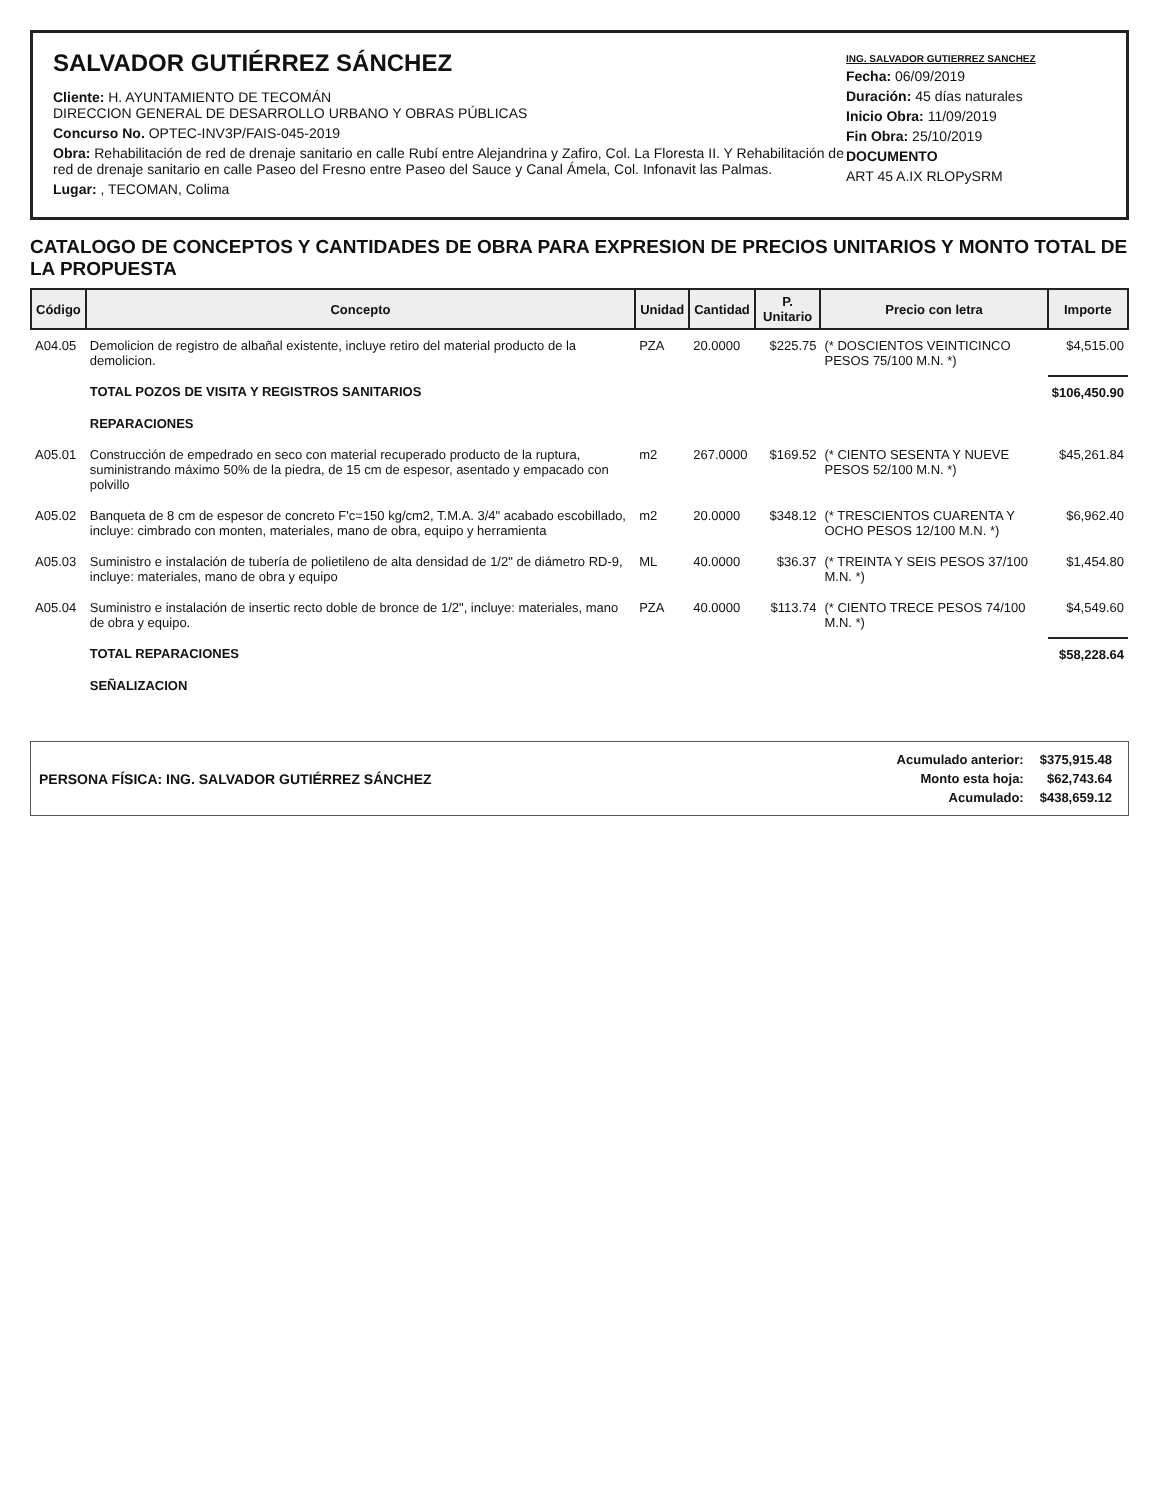SALVADOR GUTIÉRREZ SÁNCHEZ
Cliente: H. AYUNTAMIENTO DE TECOMÁN
DIRECCION GENERAL DE DESARROLLO URBANO Y OBRAS PÚBLICAS
Concurso No. OPTEC-INV3P/FAIS-045-2019
Obra: Rehabilitación de red de drenaje sanitario en calle Rubí entre Alejandrina y Zafiro, Col. La Floresta II. Y Rehabilitación de red de drenaje sanitario en calle Paseo del Fresno entre Paseo del Sauce y Canal Ámela, Col. Infonavit las Palmas.
Lugar: , TECOMAN, Colima
ING. SALVADOR GUTIERREZ SANCHEZ
Fecha: 06/09/2019
Duración: 45 días naturales
Inicio Obra: 11/09/2019
Fin Obra: 25/10/2019
DOCUMENTO
ART 45 A.IX RLOPySRM
CATALOGO DE CONCEPTOS Y CANTIDADES DE OBRA PARA EXPRESION DE PRECIOS UNITARIOS Y MONTO TOTAL DE LA PROPUESTA
| Código | Concepto | Unidad | Cantidad | P. Unitario | Precio con letra | Importe |
| --- | --- | --- | --- | --- | --- | --- |
| A04.05 | Demolicion de registro de albañal existente, incluye retiro del material producto de la demolicion. | PZA | 20.0000 | $225.75 | (* DOSCIENTOS VEINTICINCO PESOS 75/100 M.N. *) | $4,515.00 |
| | TOTAL POZOS DE VISITA Y REGISTROS SANITARIOS | | | | | $106,450.90 |
| | REPARACIONES | | | | | |
| A05.01 | Construcción de empedrado en seco con material recuperado producto de la ruptura, suministrando máximo 50% de la piedra, de 15 cm de espesor, asentado y empacado con polvillo | m2 | 267.0000 | $169.52 | (* CIENTO SESENTA Y NUEVE PESOS 52/100 M.N. *) | $45,261.84 |
| A05.02 | Banqueta de 8 cm de espesor de concreto F'c=150 kg/cm2, T.M.A. 3/4" acabado escobillado, incluye: cimbrado con monten, materiales, mano de obra, equipo y herramienta | m2 | 20.0000 | $348.12 | (* TRESCIENTOS CUARENTA Y OCHO PESOS 12/100 M.N. *) | $6,962.40 |
| A05.03 | Suministro e instalación de tubería de polietileno de alta densidad de 1/2" de diámetro RD-9, incluye: materiales, mano de obra y equipo | ML | 40.0000 | $36.37 | (* TREINTA Y SEIS PESOS 37/100 M.N. *) | $1,454.80 |
| A05.04 | Suministro e instalación de insertic recto doble de bronce de 1/2", incluye: materiales, mano de obra y equipo. | PZA | 40.0000 | $113.74 | (* CIENTO TRECE PESOS 74/100 M.N. *) | $4,549.60 |
| | TOTAL REPARACIONES | | | | | $58,228.64 |
| | SEÑALIZACION | | | | | |
PERSONA FÍSICA: ING. SALVADOR GUTIÉRREZ SÁNCHEZ
| Acumulado anterior: | $375,915.48 |
| Monto esta hoja: | $62,743.64 |
| Acumulado: | $438,659.12 |